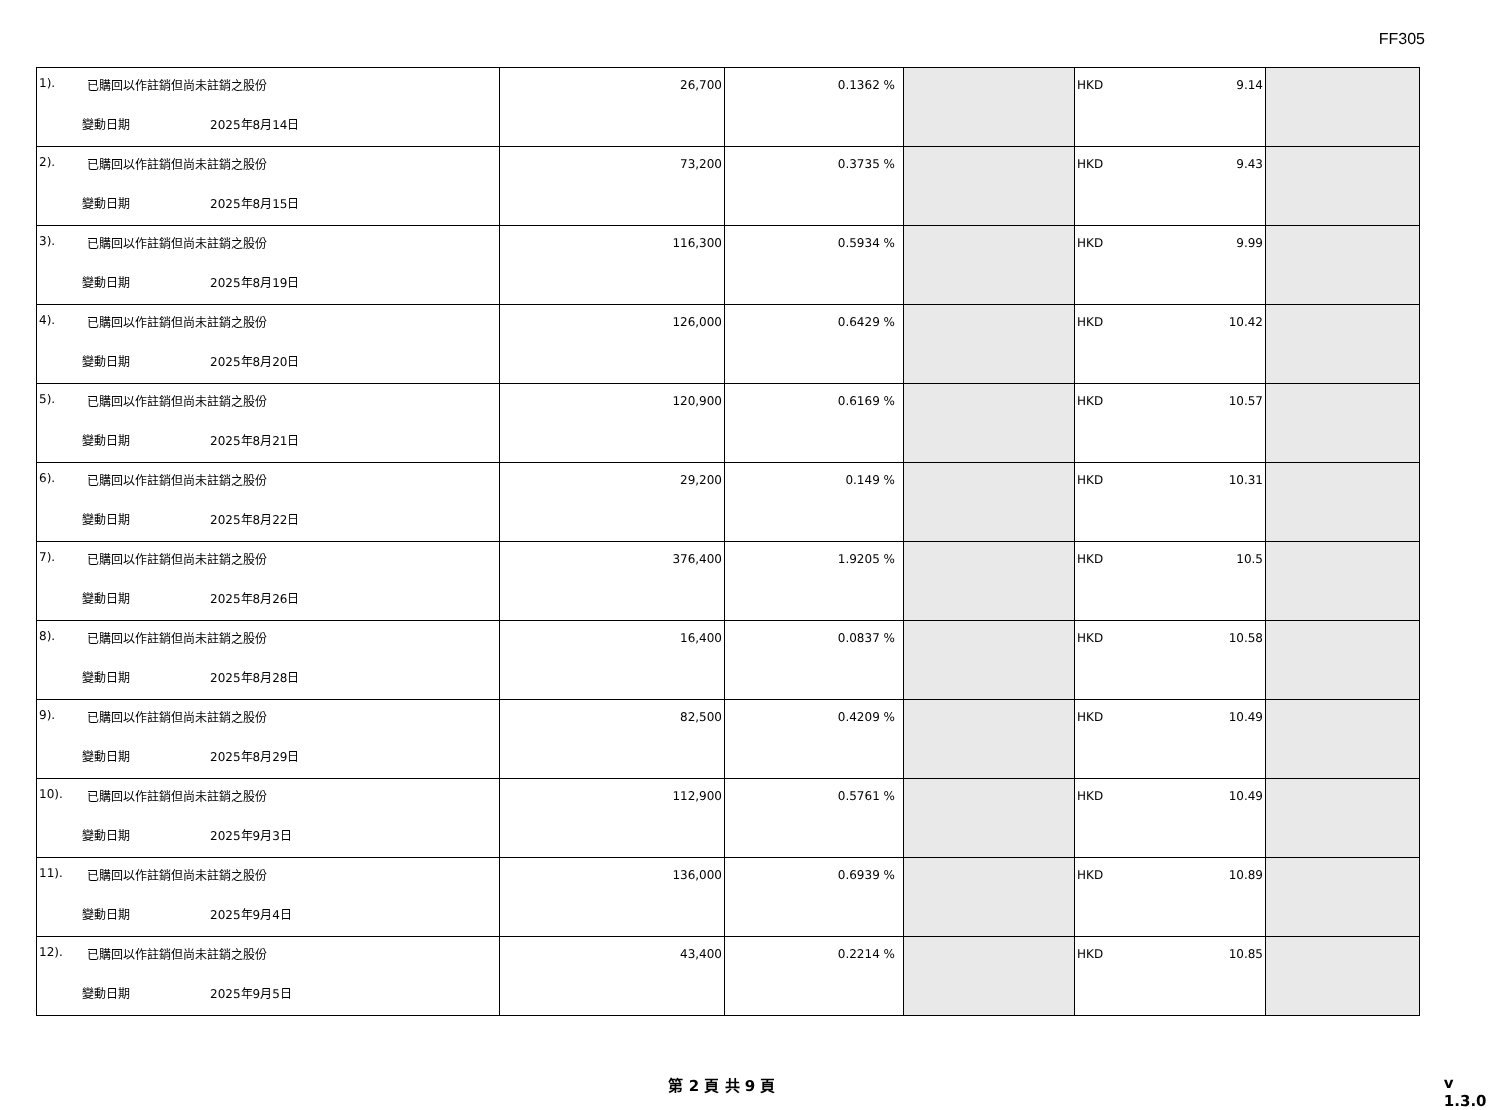FF305
| 1). 已購回以作註銷但尚未註銷之股份 變動日期 2025年8月14日 | 26,700 | 0.1362 % | | HKD 9.14 | |
| 2). 已購回以作註銷但尚未註銷之股份 變動日期 2025年8月15日 | 73,200 | 0.3735 % | | HKD 9.43 | |
| 3). 已購回以作註銷但尚未註銷之股份 變動日期 2025年8月19日 | 116,300 | 0.5934 % | | HKD 9.99 | |
| 4). 已購回以作註銷但尚未註銷之股份 變動日期 2025年8月20日 | 126,000 | 0.6429 % | | HKD 10.42 | |
| 5). 已購回以作註銷但尚未註銷之股份 變動日期 2025年8月21日 | 120,900 | 0.6169 % | | HKD 10.57 | |
| 6). 已購回以作註銷但尚未註銷之股份 變動日期 2025年8月22日 | 29,200 | 0.149 % | | HKD 10.31 | |
| 7). 已購回以作註銷但尚未註銷之股份 變動日期 2025年8月26日 | 376,400 | 1.9205 % | | HKD 10.5 | |
| 8). 已購回以作註銷但尚未註銷之股份 變動日期 2025年8月28日 | 16,400 | 0.0837 % | | HKD 10.58 | |
| 9). 已購回以作註銷但尚未註銷之股份 變動日期 2025年8月29日 | 82,500 | 0.4209 % | | HKD 10.49 | |
| 10). 已購回以作註銷但尚未註銷之股份 變動日期 2025年9月3日 | 112,900 | 0.5761 % | | HKD 10.49 | |
| 11). 已購回以作註銷但尚未註銷之股份 變動日期 2025年9月4日 | 136,000 | 0.6939 % | | HKD 10.89 | |
| 12). 已購回以作註銷但尚未註銷之股份 變動日期 2025年9月5日 | 43,400 | 0.2214 % | | HKD 10.85 | |
第 2 頁 共 9 頁 v 1.3.0